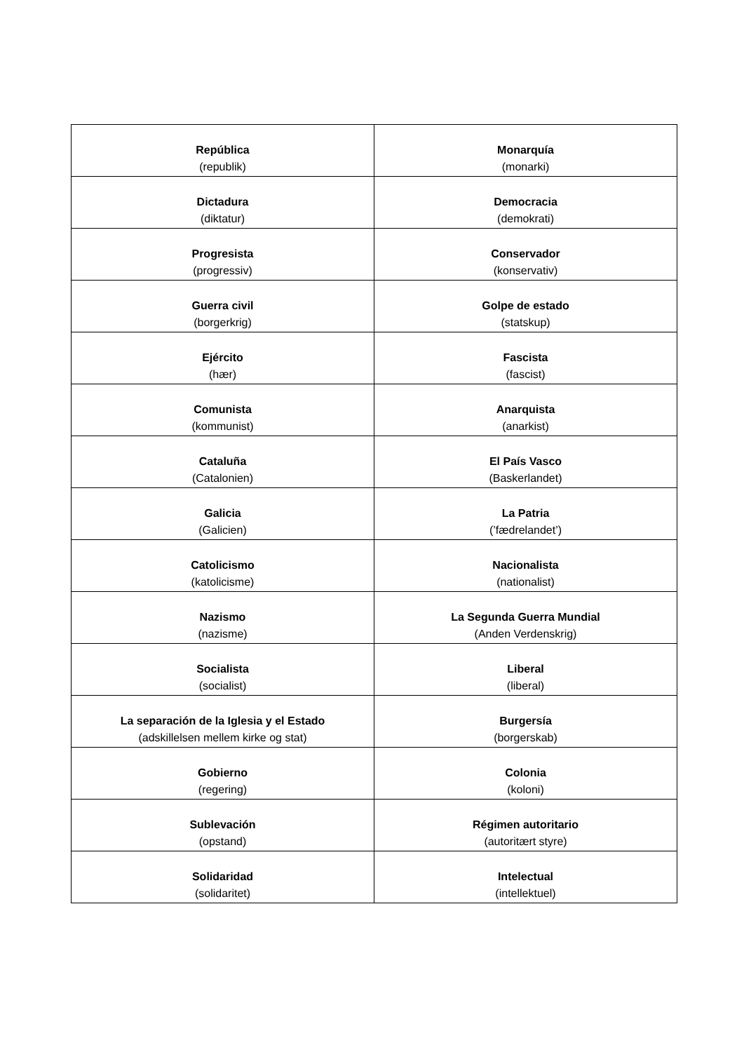| República (republik) | Monarquía (monarki) |
| Dictadura (diktatur) | Democracia (demokrati) |
| Progresista (progressiv) | Conservador (konservativ) |
| Guerra civil (borgerkrig) | Golpe de estado (statskup) |
| Ejército (hær) | Fascista (fascist) |
| Comunista (kommunist) | Anarquista (anarkist) |
| Cataluña (Catalonien) | El País Vasco (Baskerlandet) |
| Galicia (Galicien) | La Patria (’fædrelandet’) |
| Catolicismo (katolicisme) | Nacionalista (nationalist) |
| Nazismo (nazisme) | La Segunda Guerra Mundial (Anden Verdenskrig) |
| Socialista (socialist) | Liberal (liberal) |
| La separación de la Iglesia y el Estado (adskillelsen mellem kirke og stat) | Burgersía (borgerskab) |
| Gobierno (regering) | Colonia (koloni) |
| Sublevación (opstand) | Régimen autoritario (autoritært styre) |
| Solidaridad (solidaritet) | Intelectual (intellektuel) |